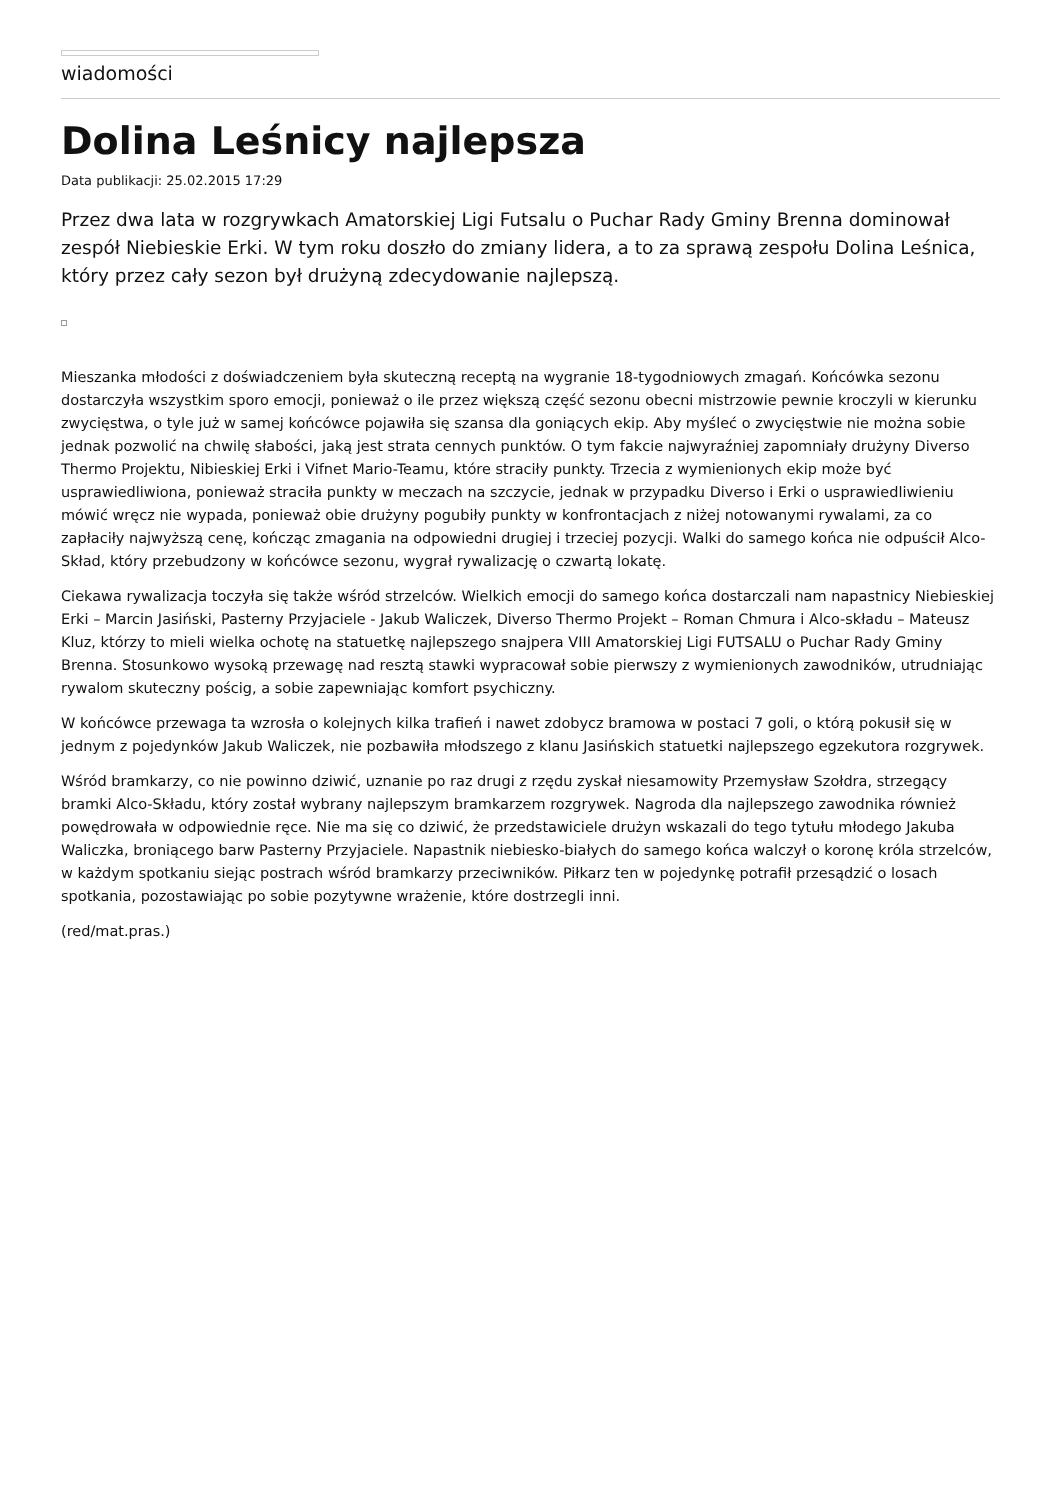wiadomości
Dolina Leśnicy najlepsza
Data publikacji: 25.02.2015 17:29
Przez dwa lata w rozgrywkach Amatorskiej Ligi Futsalu o Puchar Rady Gminy Brenna dominował zespół Niebieskie Erki. W tym roku doszło do zmiany lidera, a to za sprawą zespołu Dolina Leśnica, który przez cały sezon był drużyną zdecydowanie najlepszą.
Mieszanka młodości z doświadczeniem była skuteczną receptą na wygranie 18-tygodniowych zmagań. Końcówka sezonu dostarczyła wszystkim sporo emocji, ponieważ o ile przez większą część sezonu obecni mistrzowie pewnie kroczyli w kierunku zwycięstwa, o tyle już w samej końcówce pojawiła się szansa dla goniących ekip. Aby myśleć o zwycięstwie nie można sobie jednak pozwolić na chwilę słabości, jaką jest strata cennych punktów. O tym fakcie najwyraźniej zapomniały drużyny Diverso Thermo Projektu, Nibieskiej Erki i Vifnet Mario-Teamu, które straciły punkty. Trzecia z wymienionych ekip może być usprawiedliwiona, ponieważ straciła punkty w meczach na szczycie, jednak w przypadku Diverso i Erki o usprawiedliwieniu mówić wręcz nie wypada, ponieważ obie drużyny pogubiły punkty w konfrontacjach z niżej notowanymi rywalami, za co zapłaciły najwyższą cenę, kończąc zmagania na odpowiedni drugiej i trzeciej pozycji. Walki do samego końca nie odpuścił Alco-Skład, który przebudzony w końcówce sezonu, wygrał rywalizację o czwartą lokatę.
Ciekawa rywalizacja toczyła się także wśród strzelców. Wielkich emocji do samego końca dostarczali nam napastnicy Niebieskiej Erki – Marcin Jasiński, Pasterny Przyjaciele - Jakub Waliczek, Diverso Thermo Projekt – Roman Chmura i Alco-składu – Mateusz Kluz, którzy to mieli wielka ochotę na statuetkę najlepszego snajpera VIII Amatorskiej Ligi FUTSALU o Puchar Rady Gminy Brenna. Stosunkowo wysoką przewagę nad resztą stawki wypracował sobie pierwszy z wymienionych zawodników, utrudniając rywalom skuteczny pościg, a sobie zapewniając komfort psychiczny.
W końcówce przewaga ta wzrosła o kolejnych kilka trafień i nawet zdobycz bramowa w postaci 7 goli, o którą pokusił się w jednym z pojedynków Jakub Waliczek, nie pozbawiła młodszego z klanu Jasińskich statuetki najlepszego egzekutora rozgrywek.
Wśród bramkarzy, co nie powinno dziwić, uznanie po raz drugi z rzędu zyskał niesamowity Przemysław Szołdra, strzegący bramki Alco-Składu, który został wybrany najlepszym bramkarzem rozgrywek. Nagroda dla najlepszego zawodnika również powędrowała w odpowiednie ręce. Nie ma się co dziwić, że przedstawiciele drużyn wskazali do tego tytułu młodego Jakuba Waliczka, broniącego barw Pasterny Przyjaciele. Napastnik niebiesko-białych do samego końca walczył o koronę króla strzelców, w każdym spotkaniu siejąc postrach wśród bramkarzy przeciwników. Piłkarz ten w pojedynkę potrafił przesądzić o losach spotkania, pozostawiając po sobie pozytywne wrażenie, które dostrzegli inni.
(red/mat.pras.)